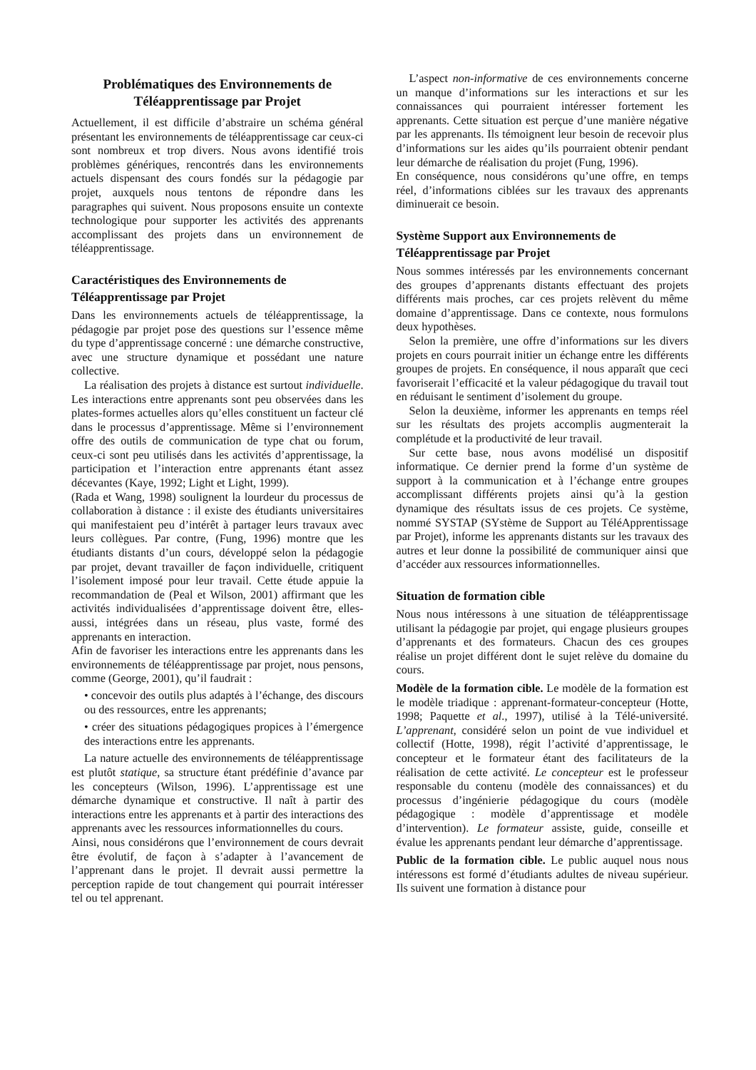Problématiques des Environnements de Téléapprentissage par Projet
Actuellement, il est difficile d’abstraire un schéma général présentant les environnements de téléapprentissage car ceux-ci sont nombreux et trop divers. Nous avons identifié trois problèmes génériques, rencontrés dans les environnements actuels dispensant des cours fondés sur la pédagogie par projet, auxquels nous tentons de répondre dans les paragraphes qui suivent. Nous proposons ensuite un contexte technologique pour supporter les activités des apprenants accomplissant des projets dans un environnement de téléapprentissage.
Caractéristiques des Environnements de Téléapprentissage par Projet
Dans les environnements actuels de téléapprentissage, la pédagogie par projet pose des questions sur l’essence même du type d’apprentissage concerné : une démarche constructive, avec une structure dynamique et possédant une nature collective.
La réalisation des projets à distance est surtout individuelle. Les interactions entre apprenants sont peu observées dans les plates-formes actuelles alors qu’elles constituent un facteur clé dans le processus d’apprentissage. Même si l’environnement offre des outils de communication de type chat ou forum, ceux-ci sont peu utilisés dans les activités d’apprentissage, la participation et l’interaction entre apprenants étant assez décevantes (Kaye, 1992; Light et Light, 1999).
(Rada et Wang, 1998) soulignent la lourdeur du processus de collaboration à distance : il existe des étudiants universitaires qui manifestaient peu d’intérêt à partager leurs travaux avec leurs collègues. Par contre, (Fung, 1996) montre que les étudiants distants d’un cours, développé selon la pédagogie par projet, devant travailler de façon individuelle, critiquent l’isolement imposé pour leur travail. Cette étude appuie la recommandation de (Peal et Wilson, 2001) affirmant que les activités individualisées d’apprentissage doivent être, elles-aussi, intégrées dans un réseau, plus vaste, formé des apprenants en interaction.
Afin de favoriser les interactions entre les apprenants dans les environnements de téléapprentissage par projet, nous pensons, comme (George, 2001), qu’il faudrait :
• concevoir des outils plus adaptés à l’échange, des discours ou des ressources, entre les apprenants;
• créer des situations pédagogiques propices à l’émergence des interactions entre les apprenants.
La nature actuelle des environnements de téléapprentissage est plutôt statique, sa structure étant prédéfinie d’avance par les concepteurs (Wilson, 1996). L’apprentissage est une démarche dynamique et constructive. Il naît à partir des interactions entre les apprenants et à partir des interactions des apprenants avec les ressources informationnelles du cours.
Ainsi, nous considérons que l’environnement de cours devrait être évolutif, de façon à s’adapter à l’avancement de l’apprenant dans le projet. Il devrait aussi permettre la perception rapide de tout changement qui pourrait intéresser tel ou tel apprenant.
L’aspect non-informative de ces environnements concerne un manque d’informations sur les interactions et sur les connaissances qui pourraient intéresser fortement les apprenants. Cette situation est perçue d’une manière négative par les apprenants. Ils témoignent leur besoin de recevoir plus d’informations sur les aides qu’ils pourraient obtenir pendant leur démarche de réalisation du projet (Fung, 1996).
En conséquence, nous considérons qu’une offre, en temps réel, d’informations ciblées sur les travaux des apprenants diminuerait ce besoin.
Système Support aux Environnements de Téléapprentissage par Projet
Nous sommes intéressés par les environnements concernant des groupes d’apprenants distants effectuant des projets différents mais proches, car ces projets relèvent du même domaine d’apprentissage. Dans ce contexte, nous formulons deux hypothèses.
Selon la première, une offre d’informations sur les divers projets en cours pourrait initier un échange entre les différents groupes de projets. En conséquence, il nous apparaît que ceci favoriserait l’efficacité et la valeur pédagogique du travail tout en réduisant le sentiment d’isolement du groupe.
Selon la deuxième, informer les apprenants en temps réel sur les résultats des projets accomplis augmenterait la complétude et la productivité de leur travail.
Sur cette base, nous avons modélisé un dispositif informatique. Ce dernier prend la forme d’un système de support à la communication et à l’échange entre groupes accomplissant différents projets ainsi qu’à la gestion dynamique des résultats issus de ces projets. Ce système, nommé SYSTAP (SYstème de Support au TéléApprentissage par Projet), informe les apprenants distants sur les travaux des autres et leur donne la possibilité de communiquer ainsi que d’accéder aux ressources informationnelles.
Situation de formation cible
Nous nous intéressons à une situation de téléapprentissage utilisant la pédagogie par projet, qui engage plusieurs groupes d’apprenants et des formateurs. Chacun des ces groupes réalise un projet différent dont le sujet relève du domaine du cours.
Modèle de la formation cible. Le modèle de la formation est le modèle triadique : apprenant-formateur-concepteur (Hotte, 1998; Paquette et al., 1997), utilisé à la Télé-université. L’apprenant, considéré selon un point de vue individuel et collectif (Hotte, 1998), régit l’activité d’apprentissage, le concepteur et le formateur étant des facilitateurs de la réalisation de cette activité. Le concepteur est le professeur responsable du contenu (modèle des connaissances) et du processus d’ingénierie pédagogique du cours (modèle pédagogique : modèle d’apprentissage et modèle d’intervention). Le formateur assiste, guide, conseille et évalue les apprenants pendant leur démarche d’apprentissage.
Public de la formation cible. Le public auquel nous nous intéressons est formé d’étudiants adultes de niveau supérieur. Ils suivent une formation à distance pour